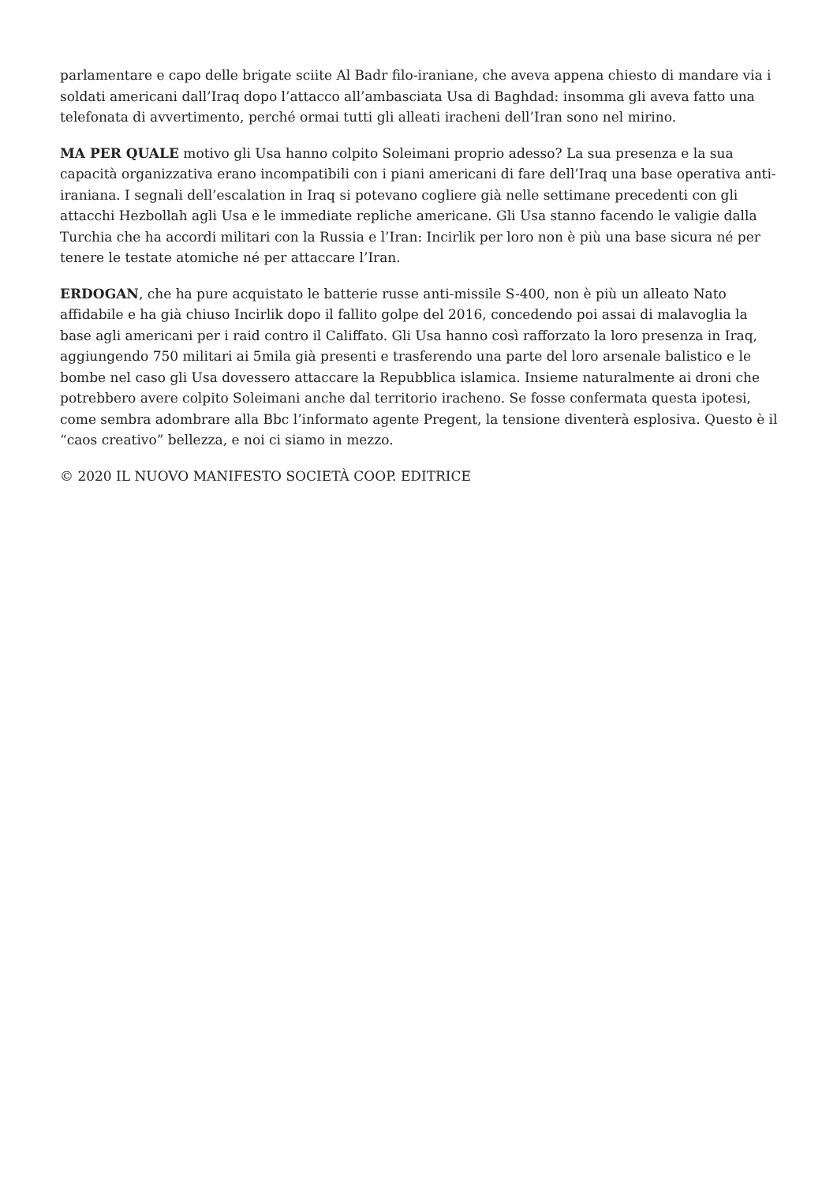parlamentare e capo delle brigate sciite Al Badr filo-iraniane, che aveva appena chiesto di mandare via i soldati americani dall’Iraq dopo l’attacco all’ambasciata Usa di Baghdad: insomma gli aveva fatto una telefonata di avvertimento, perché ormai tutti gli alleati iracheni dell’Iran sono nel mirino.
MA PER QUALE motivo gli Usa hanno colpito Soleimani proprio adesso? La sua presenza e la sua capacità organizzativa erano incompatibili con i piani americani di fare dell’Iraq una base operativa anti-iraniana. I segnali dell’escalation in Iraq si potevano cogliere già nelle settimane precedenti con gli attacchi Hezbollah agli Usa e le immediate repliche americane. Gli Usa stanno facendo le valigie dalla Turchia che ha accordi militari con la Russia e l’Iran: Incirlik per loro non è più una base sicura né per tenere le testate atomiche né per attaccare l’Iran.
ERDOGAN, che ha pure acquistato le batterie russe anti-missile S-400, non è più un alleato Nato affidabile e ha già chiuso Incirlik dopo il fallito golpe del 2016, concedendo poi assai di malavoglia la base agli americani per i raid contro il Califfato. Gli Usa hanno così rafforzato la loro presenza in Iraq, aggiungendo 750 militari ai 5mila già presenti e trasferendo una parte del loro arsenale balistico e le bombe nel caso gli Usa dovessero attaccare la Repubblica islamica. Insieme naturalmente ai droni che potrebbero avere colpito Soleimani anche dal territorio iracheno. Se fosse confermata questa ipotesi, come sembra adombrare alla Bbc l’informato agente Pregent, la tensione diventerà esplosiva. Questo è il “caos creativo” bellezza, e noi ci siamo in mezzo.
© 2020 IL NUOVO MANIFESTO SOCIETÀ COOP. EDITRICE